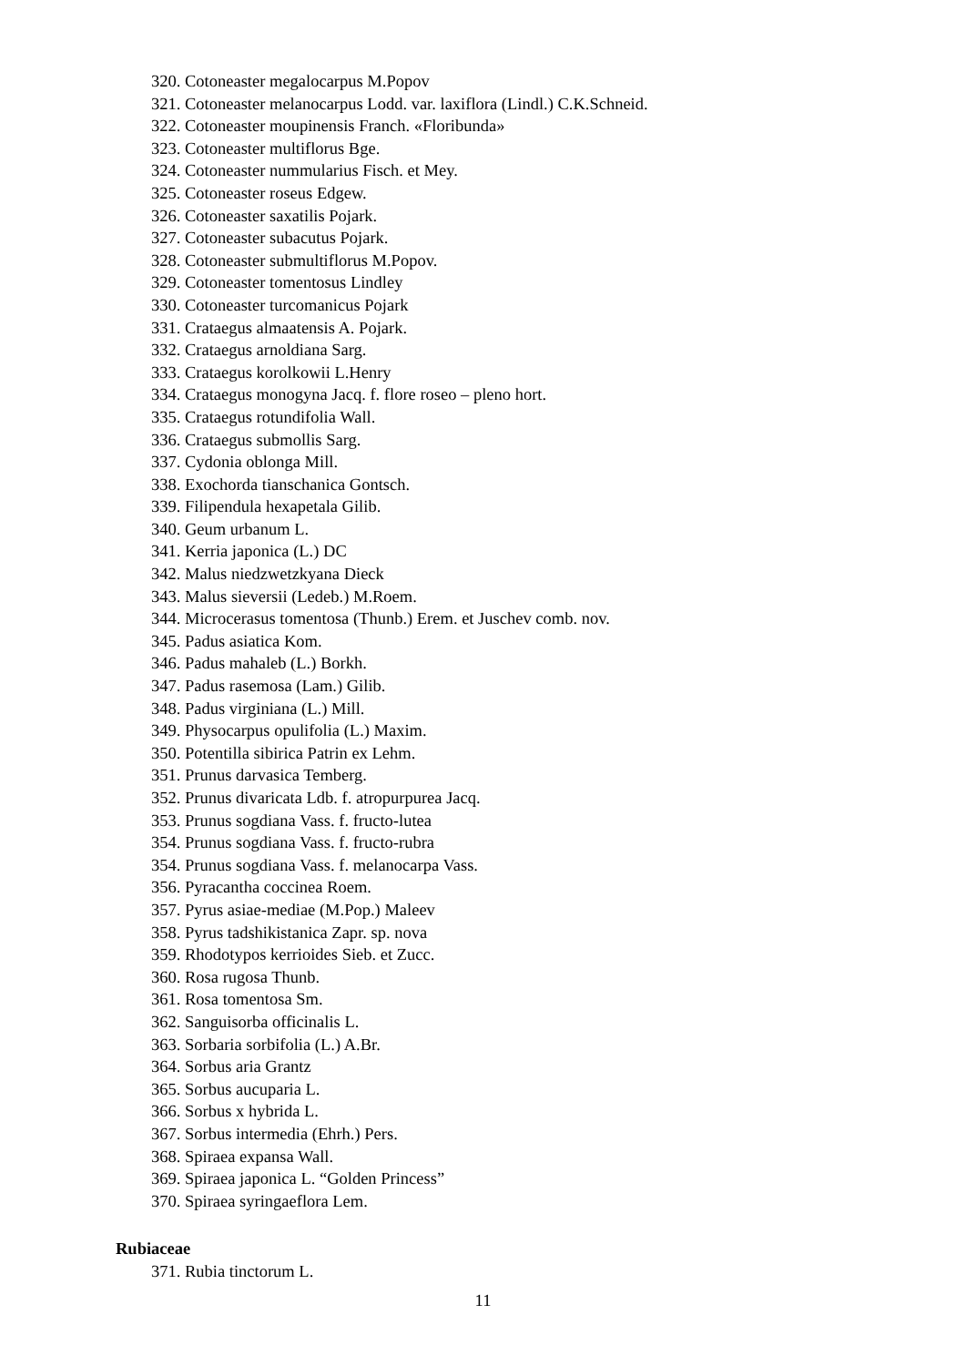320. Cotoneaster megalocarpus M.Popov
321. Cotoneaster melanocarpus Lodd. var. laxiflora (Lindl.) C.K.Schneid.
322. Cotoneaster moupinensis Franch. «Floribunda»
323. Cotoneaster multiflorus Bge.
324. Cotoneaster nummularius Fisch. et Mey.
325. Cotoneaster roseus Edgew.
326. Cotoneaster saxatilis Pojark.
327. Cotoneaster subacutus Pojark.
328. Cotoneaster submultiflorus M.Popov.
329. Cotoneaster tomentosus Lindley
330. Cotoneaster turcomanicus Pojark
331. Crataegus almaatensis A. Pojark.
332. Crataegus arnoldiana Sarg.
333. Crataegus korolkowii L.Henry
334. Crataegus monogyna Jacq. f. flore roseo – pleno hort.
335. Crataegus rotundifolia Wall.
336. Crataegus submollis Sarg.
337. Cydonia oblonga Mill.
338. Exochorda tianschanica Gontsch.
339. Filipendula hexapetala Gilib.
340. Geum urbanum L.
341. Kerria japonica (L.) DC
342. Malus niedzwetzkyana Dieck
343. Malus sieversii (Ledeb.) M.Roem.
344. Microcerasus tomentosa (Thunb.) Erem. et Juschev comb. nov.
345. Padus asiatica Kom.
346. Padus mahaleb (L.) Borkh.
347. Padus rasemosa (Lam.) Gilib.
348. Padus virginiana (L.) Mill.
349. Physocarpus opulifolia (L.) Maxim.
350. Potentilla sibirica Patrin ex Lehm.
351. Prunus darvasica Temberg.
352. Prunus divaricata Ldb. f. atropurpurea Jacq.
353. Prunus sogdiana Vass. f. fructo-lutea
354. Prunus sogdiana Vass. f. fructo-rubra
354. Prunus sogdiana Vass. f. melanocarpa Vass.
356. Pyracantha coccinea Roem.
357. Pyrus asiae-mediae (M.Pop.) Maleev
358. Pyrus tadshikistanica Zapr. sp. nova
359. Rhodotypos kerrioides Sieb. et Zucc.
360. Rosa rugosa Thunb.
361. Rosa tomentosa Sm.
362. Sanguisorba officinalis L.
363. Sorbaria sorbifolia (L.) A.Br.
364. Sorbus aria Grantz
365. Sorbus aucuparia L.
366. Sorbus x hybrida L.
367. Sorbus intermedia (Ehrh.) Pers.
368. Spiraea expansa Wall.
369. Spiraea japonica L. “Golden Princess”
370. Spiraea syringaeflora Lem.
Rubiaceae
371. Rubia tinctorum L.
11